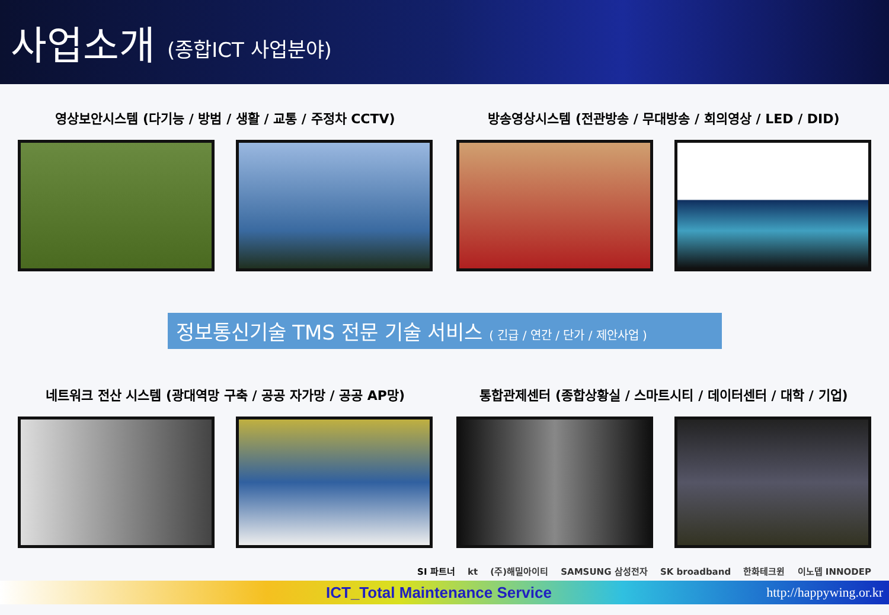사업소개 (종합ICT 사업분야)
영상보안시스템 (다기능 / 방범 / 생활 / 교통 / 주정차 CCTV) 방송영상시스템 (전관방송 / 무대방송 / 회의영상 / LED / DID)
정보통신기술 TMS 전문 기술 서비스 ( 긴급 / 연간 / 단가 / 제안사업 )
네트워크 전산 시스템 (광대역망 구축 / 공공 자가망 / 공공 AP망) 통합관제센터 (종합상황실 / 스마트시티 / 데이터센터 / 대학 / 기업)
SI 파트너 kt (주)해밀아이티 SAMSUNG 삼성전자 SK broadband 한화테크윈 이노뎁 INNODEP
ICT_Total Maintenance Service http://happywing.or.kr